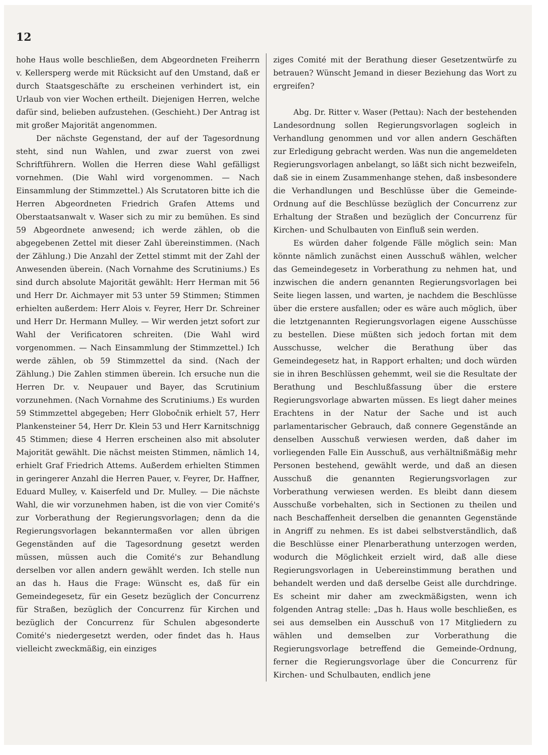12
hohe Haus wolle beschließen, dem Abgeordneten Freiherrn v. Kellersperg werde mit Rücksicht auf den Umstand, daß er durch Staatsgeschäfte zu erscheinen verhindert ist, ein Urlaub von vier Wochen ertheilt. Diejenigen Herren, welche dafür sind, belieben aufzustehen. (Geschieht.) Der Antrag ist mit großer Majorität angenommen.
Der nächste Gegenstand, der auf der Tagesordnung steht, sind nun Wahlen, und zwar zuerst von zwei Schriftführern. Wollen die Herren diese Wahl gefälligst vornehmen. (Die Wahl wird vorgenommen. — Nach Einsammlung der Stimmzettel.) Als Scrutatoren bitte ich die Herren Abgeordneten Friedrich Grafen Attems und Oberstaatsanwalt v. Waser sich zu mir zu bemühen. Es sind 59 Abgeordnete anwesend; ich werde zählen, ob die abgegebenen Zettel mit dieser Zahl übereinstimmen. (Nach der Zählung.) Die Anzahl der Zettel stimmt mit der Zahl der Anwesenden überein. (Nach Vornahme des Scrutiniums.) Es sind durch absolute Majorität gewählt: Herr Herman mit 56 und Herr Dr. Aichmayer mit 53 unter 59 Stimmen; Stimmen erhielten außerdem: Herr Alois v. Feyrer, Herr Dr. Schreiner und Herr Dr. Hermann Mulley. — Wir werden jetzt sofort zur Wahl der Verificatoren schreiten. (Die Wahl wird vorgenommen. — Nach Einsammlung der Stimmzettel.) Ich werde zählen, ob 59 Stimmzettel da sind. (Nach der Zählung.) Die Zahlen stimmen überein. Ich ersuche nun die Herren Dr. v. Neupauer und Bayer, das Scrutinium vorzunehmen. (Nach Vornahme des Scrutiniums.) Es wurden 59 Stimmzettel abgegeben; Herr Globočnik erhielt 57, Herr Plankensteiner 54, Herr Dr. Klein 53 und Herr Karnitschnigg 45 Stimmen; diese 4 Herren erscheinen also mit absoluter Majorität gewählt. Die nächst meisten Stimmen, nämlich 14, erhielt Graf Friedrich Attems. Außerdem erhielten Stimmen in geringerer Anzahl die Herren Pauer, v. Feyrer, Dr. Haffner, Eduard Mulley, v. Kaiserfeld und Dr. Mulley. — Die nächste Wahl, die wir vorzunehmen haben, ist die von vier Comité's zur Vorberathung der Regierungsvorlagen; denn da die Regierungsvorlagen bekanntermaßen vor allen übrigen Gegenständen auf die Tagesordnung gesetzt werden müssen, müssen auch die Comité's zur Behandlung derselben vor allen andern gewählt werden. Ich stelle nun an das h. Haus die Frage: Wünscht es, daß für ein Gemeindegesetz, für ein Gesetz bezüglich der Concurrenz für Straßen, bezüglich der Concurrenz für Kirchen und bezüglich der Concurrenz für Schulen abgesonderte Comité's niedergesetzt werden, oder findet das h. Haus vielleicht zweckmäßig, ein einziges
ziges Comité mit der Berathung dieser Gesetzentwürfe zu betrauen? Wünscht Jemand in dieser Beziehung das Wort zu ergreifen?
Abg. Dr. Ritter v. Waser (Pettau): Nach der bestehenden Landesordnung sollen Regierungsvorlagen sogleich in Verhandlung genommen und vor allen andern Geschäften zur Erledigung gebracht werden. Was nun die angemeldeten Regierungsvorlagen anbelangt, so läßt sich nicht bezweifeln, daß sie in einem Zusammenhange stehen, daß insbesondere die Verhandlungen und Beschlüsse über die Gemeinde-Ordnung auf die Beschlüsse bezüglich der Concurrenz zur Erhaltung der Straßen und bezüglich der Concurrenz für Kirchen- und Schulbauten von Einfluß sein werden.
Es würden daher folgende Fälle möglich sein: Man könnte nämlich zunächst einen Ausschuß wählen, welcher das Gemeindegesetz in Vorberathung zu nehmen hat, und inzwischen die andern genannten Regierungsvorlagen bei Seite liegen lassen, und warten, je nachdem die Beschlüsse über die erstere ausfallen; oder es wäre auch möglich, über die letztgenannten Regierungsvorlagen eigene Ausschüsse zu bestellen. Diese müßten sich jedoch fortan mit dem Ausschusse, welcher die Berathung über das Gemeindegesetz hat, in Rapport erhalten; und doch würden sie in ihren Beschlüssen gehemmt, weil sie die Resultate der Berathung und Beschlußfassung über die erstere Regierungsvorlage abwarten müssen. Es liegt daher meines Erachtens in der Natur der Sache und ist auch parlamentarischer Gebrauch, daß connere Gegenstände an denselben Ausschuß verwiesen werden, daß daher im vorliegenden Falle Ein Ausschuß, aus verhältnißmäßig mehr Personen bestehend, gewählt werde, und daß an diesen Ausschuß die genannten Regierungsvorlagen zur Vorberathung verwiesen werden. Es bleibt dann diesem Ausschuße vorbehalten, sich in Sectionen zu theilen und nach Beschaffenheit derselben die genannten Gegenstände in Angriff zu nehmen. Es ist dabei selbstverständlich, daß die Beschlüsse einer Plenarberathung unterzogen werden, wodurch die Möglichkeit erzielt wird, daß alle diese Regierungsvorlagen in Uebereinstimmung berathen und behandelt werden und daß derselbe Geist alle durchdringe. Es scheint mir daher am zweckmäßigsten, wenn ich folgenden Antrag stelle: „Das h. Haus wolle beschließen, es sei aus demselben ein Ausschuß von 17 Mitgliedern zu wählen und demselben zur Vorberathung die Regierungsvorlage betreffend die Gemeinde-Ordnung, ferner die Regierungsvorlage über die Concurrenz für Kirchen- und Schulbauten, endlich jene